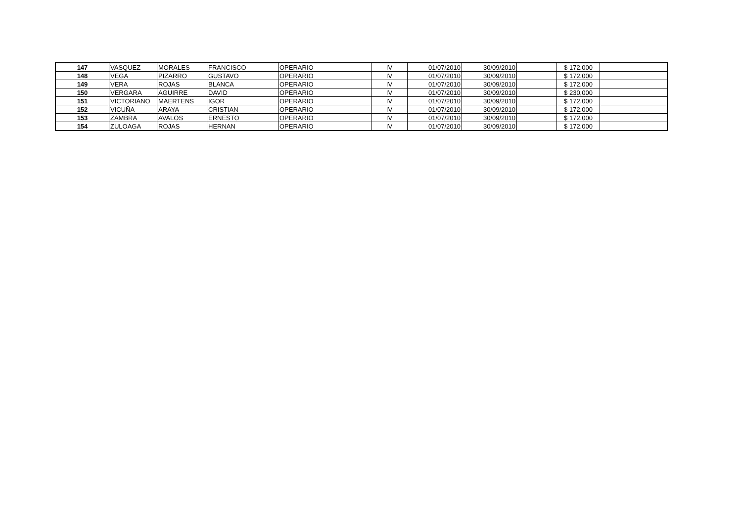| 147 | VASQUEZ | MORALES | FRANCISCO | OPERARIO | IV | 01/07/2010 | 30/09/2010 | | $ 172.000 | |
| 148 | VEGA | PIZARRO | GUSTAVO | OPERARIO | IV | 01/07/2010 | 30/09/2010 | | $ 172.000 | |
| 149 | VERA | ROJAS | BLANCA | OPERARIO | IV | 01/07/2010 | 30/09/2010 | | $ 172.000 | |
| 150 | VERGARA | AGUIRRE | DAVID | OPERARIO | IV | 01/07/2010 | 30/09/2010 | | $ 230,000 | |
| 151 | VICTORIANO | MAERTENS | IGOR | OPERARIO | IV | 01/07/2010 | 30/09/2010 | | $ 172.000 | |
| 152 | VICUÑA | ARAYA | CRISTIAN | OPERARIO | IV | 01/07/2010 | 30/09/2010 | | $ 172.000 | |
| 153 | ZAMBRA | AVALOS | ERNESTO | OPERARIO | IV | 01/07/2010 | 30/09/2010 | | $ 172.000 | |
| 154 | ZULOAGA | ROJAS | HERNAN | OPERARIO | IV | 01/07/2010 | 30/09/2010 | | $ 172.000 | |